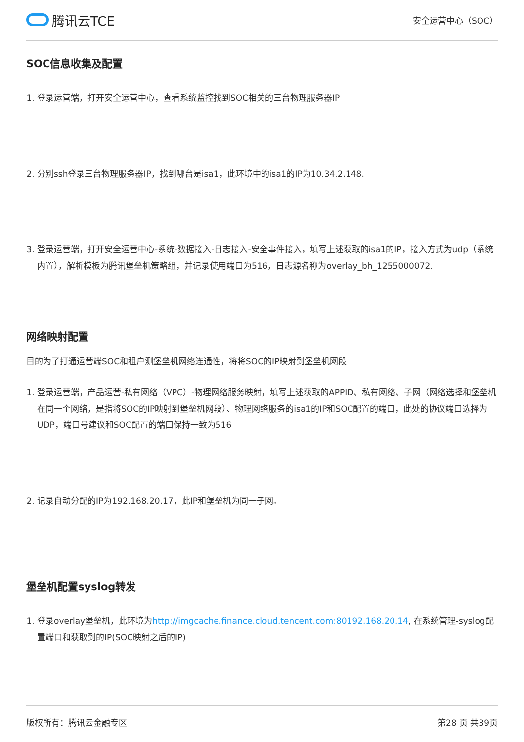腾讯云TCE
安全运营中心（SOC）
SOC信息收集及配置
1. 登录运营端，打开安全运营中心，查看系统监控找到SOC相关的三台物理服务器IP
2. 分别ssh登录三台物理服务器IP，找到哪台是isa1，此环境中的isa1的IP为10.34.2.148.
3. 登录运营端，打开安全运营中心-系统-数据接入-日志接入-安全事件接入，填写上述获取的isa1的IP，接入方式为udp（系统内置），解析模板为腾讯堡垒机策略组，并记录使用端口为516，日志源名称为overlay_bh_1255000072.
网络映射配置
目的为了打通运营端SOC和租户测堡垒机网络连通性，将将SOC的IP映射到堡垒机网段
1. 登录运营端，产品运营-私有网络（VPC）-物理网络服务映射，填写上述获取的APPID、私有网络、子网（网络选择和堡垒机在同一个网络，是指将SOC的IP映射到堡垒机网段）、物理网络服务的isa1的IP和SOC配置的端口，此处的协议端口选择为UDP，端口号建议和SOC配置的端口保持一致为516
2. 记录自动分配的IP为192.168.20.17，此IP和堡垒机为同一子网。
堡垒机配置syslog转发
1. 登录overlay堡垒机，此环境为http://imgcache.finance.cloud.tencent.com:80192.168.20.14, 在系统管理-syslog配置端口和获取到的IP(SOC映射之后的IP)
版权所有：腾讯云金融专区 第28 页 共39页